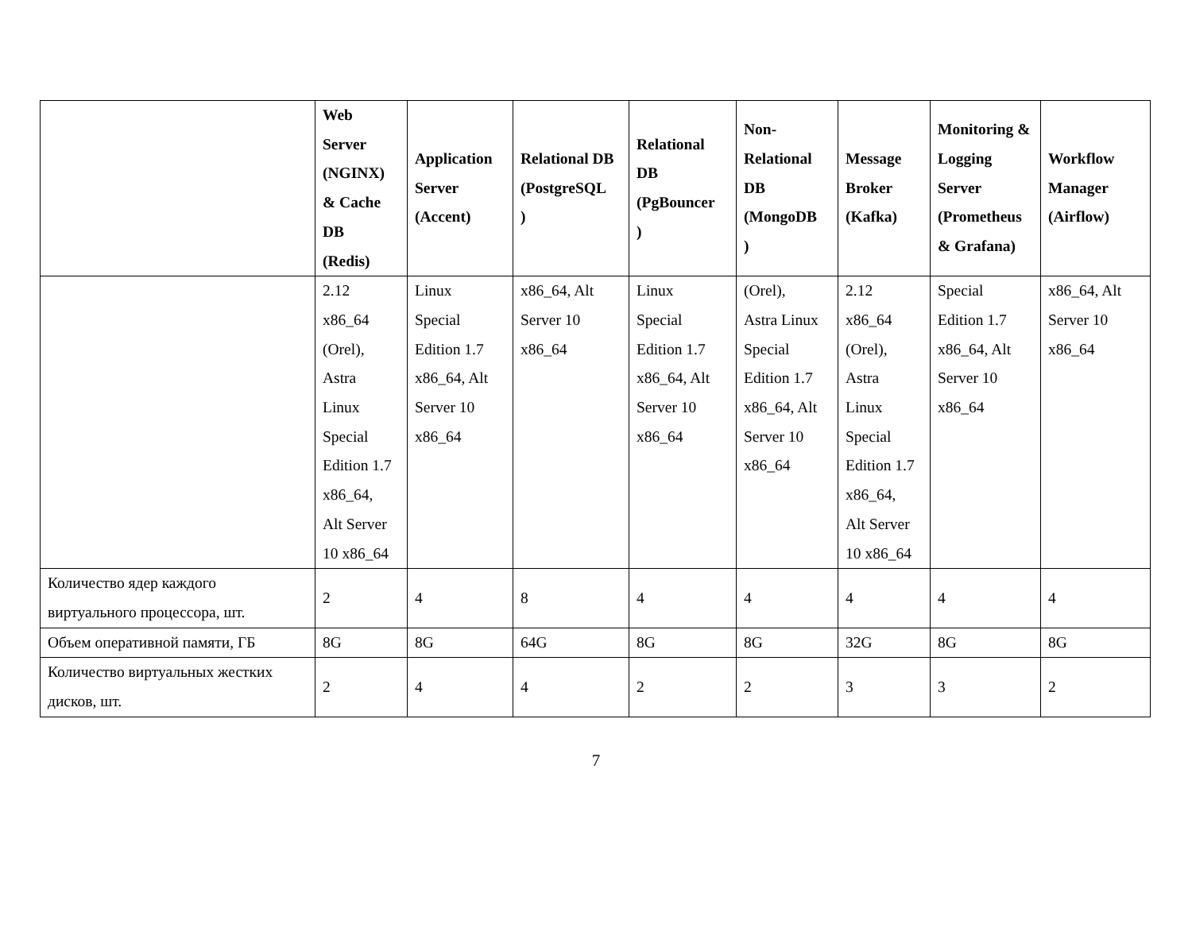| | Web Server (NGINX) & Cache DB (Redis) | Application Server (Accent) | Relational DB (PostgreSQL ) | Relational DB (PgBouncer ) | Non-Relational DB (MongoDB ) | Message Broker (Kafka) | Monitoring & Logging Server (Prometheus & Grafana) | Workflow Manager (Airflow) |
| --- | --- | --- | --- | --- | --- | --- | --- | --- |
| | 2.12 x86_64 (Orel), Astra Linux Special Edition 1.7 x86_64, Alt Server 10 x86_64 | Linux Special Edition 1.7 x86_64, Alt Server 10 x86_64 | x86_64, Alt Server 10 x86_64 | Linux Special Edition 1.7 x86_64, Alt Server 10 x86_64 | (Orel), Astra Linux Special Edition 1.7 x86_64, Alt Server 10 x86_64 | 2.12 x86_64 (Orel), Astra Linux Special Edition 1.7 x86_64, Alt Server 10 x86_64 | Special Edition 1.7 x86_64, Alt Server 10 x86_64 | x86_64, Alt Server 10 x86_64 |
| Количество ядер каждого виртуального процессора, шт. | 2 | 4 | 8 | 4 | 4 | 4 | 4 | 4 |
| Объем оперативной памяти, ГБ | 8G | 8G | 64G | 8G | 8G | 32G | 8G | 8G |
| Количество виртуальных жестких дисков, шт. | 2 | 4 | 4 | 2 | 2 | 3 | 3 | 2 |
7